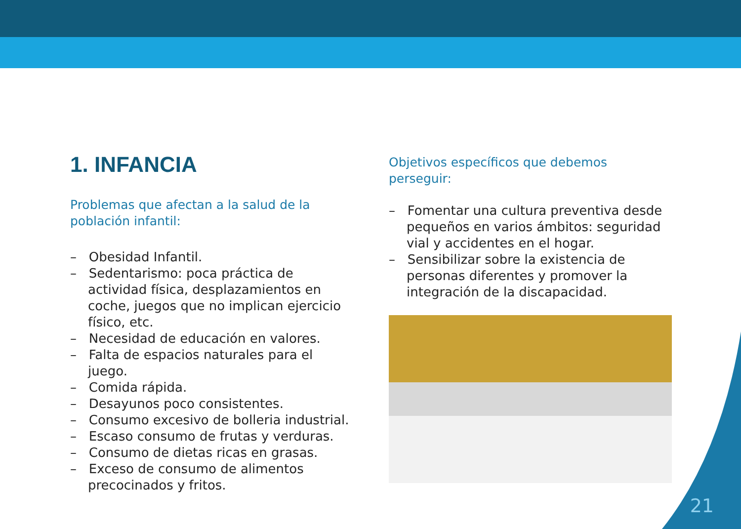1. INFANCIA
Problemas que afectan a la salud de la población infantil:
– Obesidad Infantil.
– Sedentarismo: poca práctica de actividad física, desplazamientos en coche, juegos que no implican ejercicio físico, etc.
– Necesidad de educación en valores.
– Falta de espacios naturales para el juego.
– Comida rápida.
– Desayunos poco consistentes.
– Consumo excesivo de bolleria industrial.
– Escaso consumo de frutas y verduras.
– Consumo de dietas ricas en grasas.
– Exceso de consumo de alimentos precocinados y fritos.
Objetivos específicos que debemos perseguir:
– Fomentar una cultura preventiva desde pequeños en varios ámbitos: seguridad vial y accidentes en el hogar.
– Sensibilizar sobre la existencia de personas diferentes y promover la integración de la discapacidad.
21